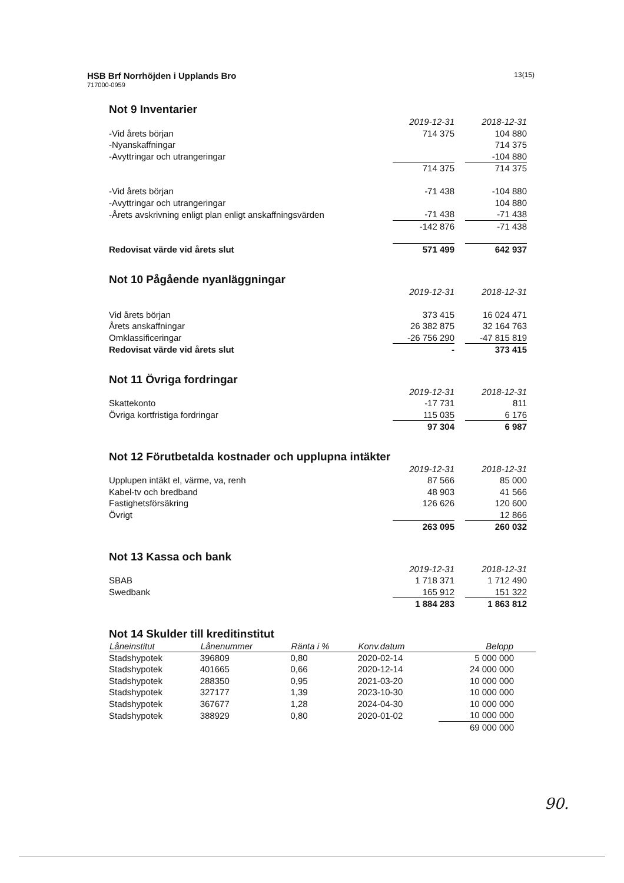HSB Brf Norrhöjden i Upplands Bro
717000-0959
13(15)
Not 9 Inventarier
| | 2019-12-31 | | 2018-12-31 |
| -Vid årets början | 714 375 | | 104 880 |
| -Nyanskaffningar | | | 714 375 |
| -Avyttringar och utrangeringar | | | -104 880 |
| | 714 375 | | 714 375 |
| -Vid årets början | -71 438 | | -104 880 |
| -Avyttringar och utrangeringar | | | 104 880 |
| -Årets avskrivning enligt plan enligt anskaffningsvärden | -71 438 | | -71 438 |
| | -142 876 | | -71 438 |
| Redovisat värde vid årets slut | 571 499 | | 642 937 |
Not 10 Pågående nyanläggningar
| | 2019-12-31 | | 2018-12-31 |
| Vid årets början | 373 415 | | 16 024 471 |
| Årets anskaffningar | 26 382 875 | | 32 164 763 |
| Omklassificeringar | -26 756 290 | | -47 815 819 |
| Redovisat värde vid årets slut | - | | 373 415 |
Not 11 Övriga fordringar
| | 2019-12-31 | | 2018-12-31 |
| Skattekonto | -17 731 | | 811 |
| Övriga kortfristiga fordringar | 115 035 | | 6 176 |
| | 97 304 | | 6 987 |
Not 12 Förutbetalda kostnader och upplupna intäkter
| | 2019-12-31 | | 2018-12-31 |
| Upplupen intäkt el, värme, va, renh | 87 566 | | 85 000 |
| Kabel-tv och bredband | 48 903 | | 41 566 |
| Fastighetsförsäkring | 126 626 | | 120 600 |
| Övrigt | | | 12 866 |
| | 263 095 | | 260 032 |
Not 13 Kassa och bank
| | 2019-12-31 | | 2018-12-31 |
| SBAB | 1 718 371 | | 1 712 490 |
| Swedbank | 165 912 | | 151 322 |
| | 1 884 283 | | 1 863 812 |
Not 14 Skulder till kreditinstitut
| Låneinstitut | Lånenummer | Ränta i % | Konv.datum | Belopp | |
| --- | --- | --- | --- | --- | --- |
| Stadshypotek | 396809 | 0,80 | 2020-02-14 | 5 000 000 | |
| Stadshypotek | 401665 | 0,66 | 2020-12-14 | 24 000 000 | |
| Stadshypotek | 288350 | 0,95 | 2021-03-20 | 10 000 000 | |
| Stadshypotek | 327177 | 1,39 | 2023-10-30 | 10 000 000 | |
| Stadshypotek | 367677 | 1,28 | 2024-04-30 | 10 000 000 | |
| Stadshypotek | 388929 | 0,80 | 2020-01-02 | 10 000 000 | |
| | | | | 69 000 000 | |
90.